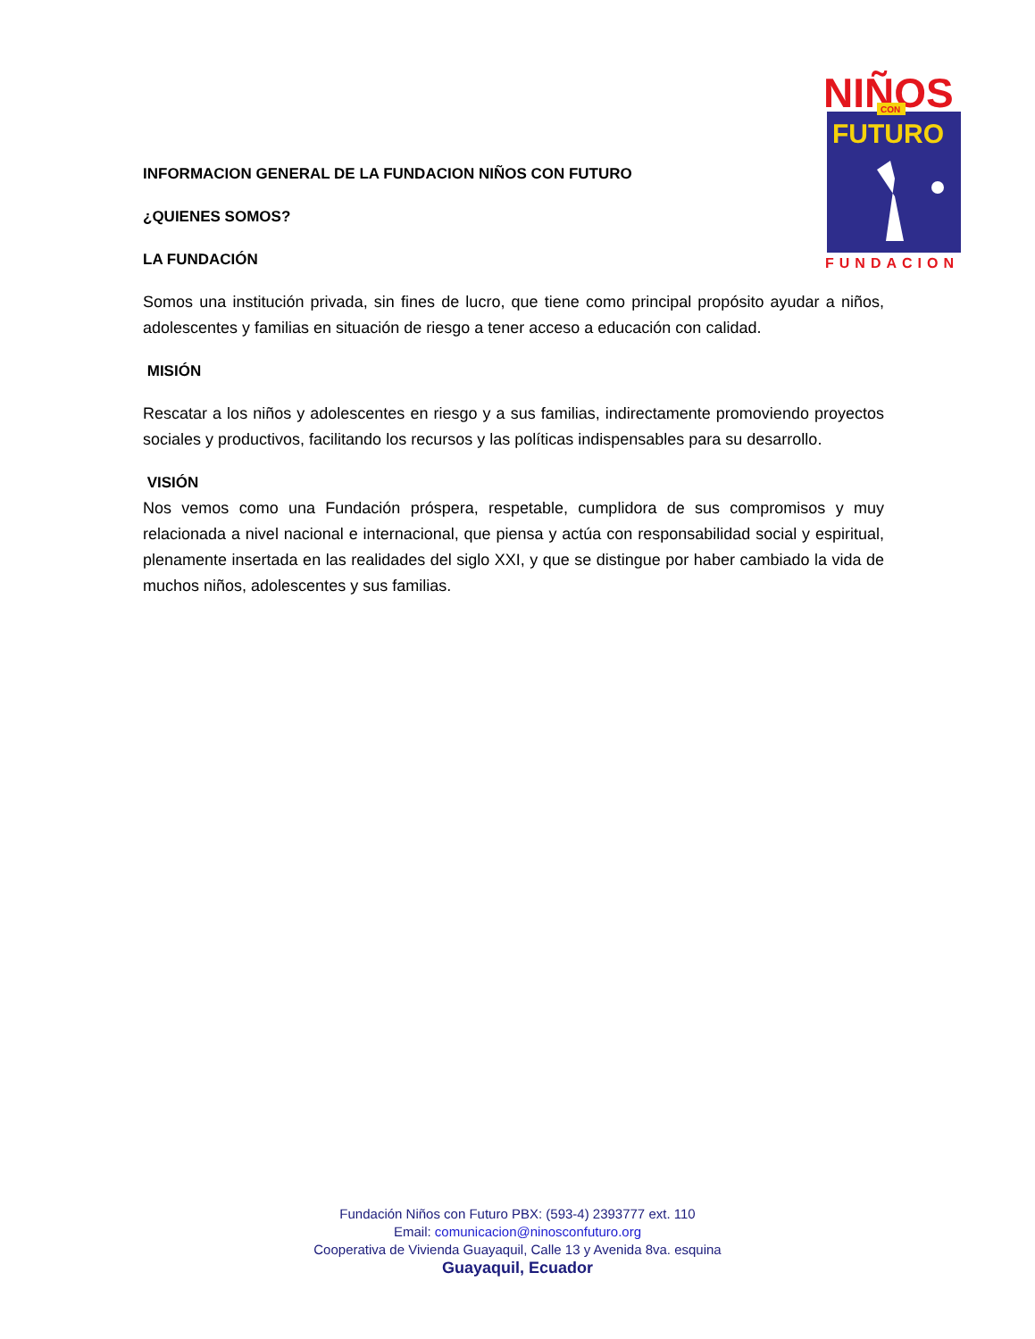NIÑOS
CON
FUTURO
FUNDACION
INFORMACION GENERAL DE LA FUNDACION NIÑOS CON FUTURO
¿QUIENES SOMOS?
LA FUNDACIÓN
Somos una institución privada, sin fines de lucro, que tiene como principal propósito ayudar a niños, adolescentes y familias en situación de riesgo a tener acceso a educación con calidad.
MISIÓN
Rescatar a los niños y adolescentes en riesgo y a sus familias, indirectamente promoviendo proyectos sociales y productivos, facilitando los recursos y las políticas indispensables para su desarrollo.
VISIÓN
Nos vemos como una Fundación próspera, respetable, cumplidora de sus compromisos y muy relacionada a nivel nacional e internacional, que piensa y actúa con responsabilidad social y espiritual, plenamente insertada en las realidades del siglo XXI, y que se distingue por haber cambiado la vida de muchos niños, adolescentes y sus familias.
Fundación Niños con Futuro PBX: (593-4) 2393777 ext. 110
Email: comunicacion@ninosconfuturo.org
Cooperativa de Vivienda Guayaquil, Calle 13 y Avenida 8va. esquina
Guayaquil, Ecuador